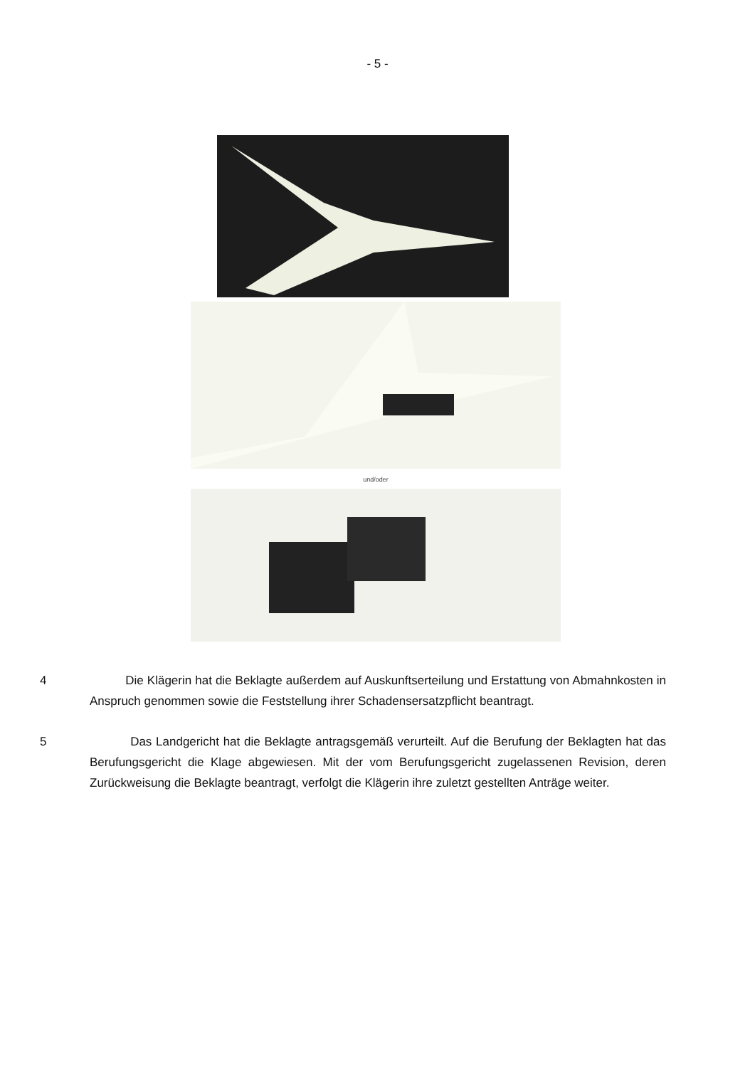- 5 -
und/oder
4 Die Klägerin hat die Beklagte außerdem auf Auskunftserteilung und Erstattung von Abmahnkosten in Anspruch genommen sowie die Feststellung ihrer Schadenser­satzpflicht beantragt.
5 Das Landgericht hat die Beklagte antragsgemäß verurteilt. Auf die Berufung der Beklagten hat das Berufungsgericht die Klage abgewiesen. Mit der vom Berufungsge­richt zugelassenen Revision, deren Zurückweisung die Beklagte beantragt, verfolgt die Klägerin ihre zuletzt gestellten Anträge weiter.